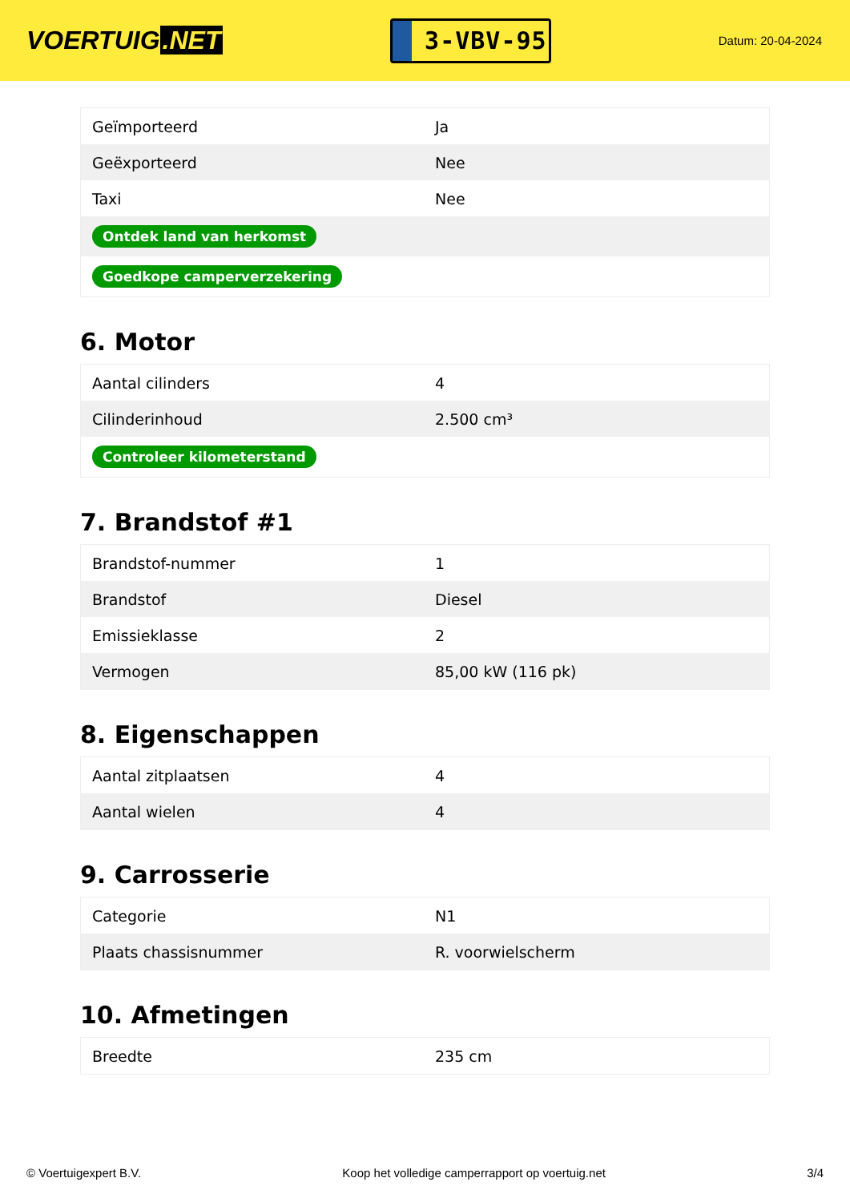VOERTUIG.NET
3-VBV-95
Datum: 20-04-2024
| Geïmporteerd | Ja |
| Geëxporteerd | Nee |
| Taxi | Nee |
| Ontdek land van herkomst | |
| Goedkope camperverzekering | |
6. Motor
| Aantal cilinders | 4 |
| Cilinderinhoud | 2.500 cm³ |
| Controleer kilometerstand | |
7. Brandstof #1
| Brandstof-nummer | 1 |
| Brandstof | Diesel |
| Emissieklasse | 2 |
| Vermogen | 85,00 kW (116 pk) |
8. Eigenschappen
| Aantal zitplaatsen | 4 |
| Aantal wielen | 4 |
9. Carrosserie
| Categorie | N1 |
| Plaats chassisnummer | R. voorwielscherm |
10. Afmetingen
| Breedte | 235 cm |
© Voertuigexpert B.V. Koop het volledige camperrapport op voertuig.net 3/4